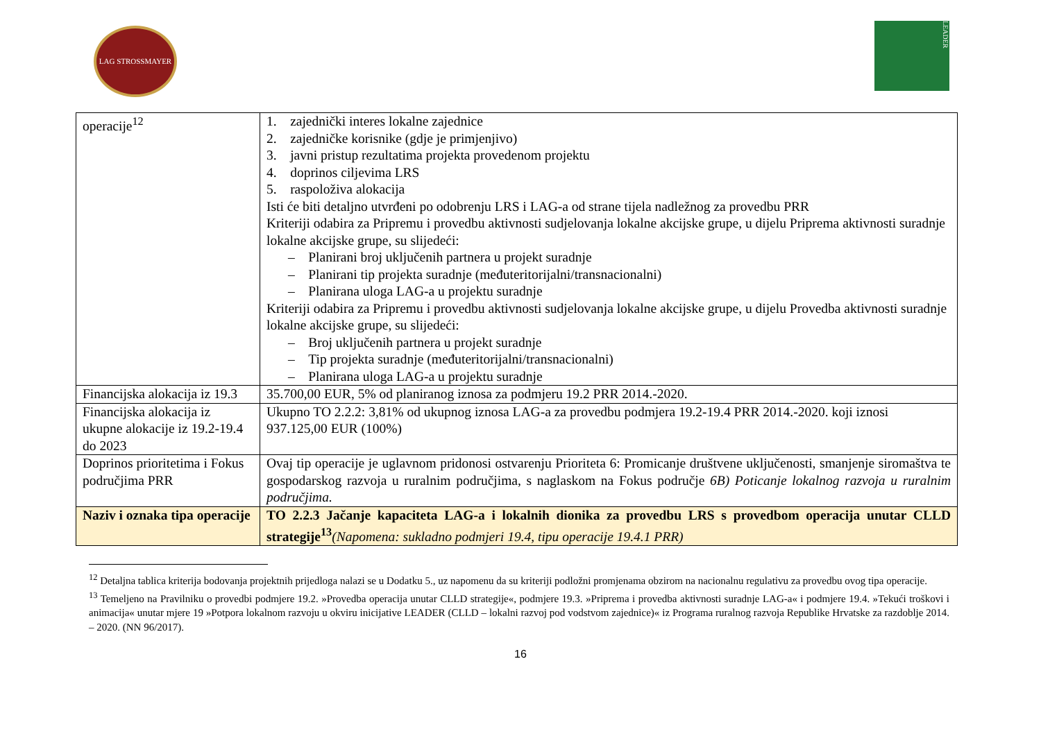LAG STROSSMAYER
LEADER
| operacije<sup>12</sup> | 1. zajednički interes lokalne zajednice 2. zajedničke korisnike (gdje je primjenjivo) 3. javni pristup rezultatima projekta provedenom projektu 4. doprinos ciljevima LRS 5. raspoloživa alokacija Isti će biti detaljno utvrđeni po odobrenju LRS i LAG-a od strane tijela nadležnog za provedbu PRR Kriteriji odabira za Pripremu i provedbu aktivnosti sudjelovanja lokalne akcijske grupe, u dijelu Priprema aktivnosti suradnje lokalne akcijske grupe, su slijedeći: – Planirani broj uključenih partnera u projekt suradnje – Planirani tip projekta suradnje (međuteritorijalni/transnacionalni) – Planirana uloga LAG-a u projektu suradnje Kriteriji odabira za Pripremu i provedbu aktivnosti sudjelovanja lokalne akcijske grupe, u dijelu Provedba aktivnosti suradnje lokalne akcijske grupe, su slijedeći: – Broj uključenih partnera u projekt suradnje – Tip projekta suradnje (međuteritorijalni/transnacionalni) – Planirana uloga LAG-a u projektu suradnje |
| Financijska alokacija iz 19.3 | 35.700,00 EUR, 5% od planiranog iznosa za podmjeru 19.2 PRR 2014.-2020. |
| Financijska alokacija iz ukupne alokacije iz 19.2-19.4 do 2023 | Ukupno TO 2.2.2: 3,81% od ukupnog iznosa LAG-a za provedbu podmjera 19.2-19.4 PRR 2014.-2020. koji iznosi 937.125,00 EUR (100%) |
| Doprinos prioritetima i Fokus područjima PRR | Ovaj tip operacije je uglavnom pridonosi ostvarenju Prioriteta 6: Promicanje društvene uključenosti, smanjenje siromaštva te gospodarskog razvoja u ruralnim područjima, s naglaskom na Fokus područje 6B) Poticanje lokalnog razvoja u ruralnim područjima. |
| Naziv i oznaka tipa operacije | TO 2.2.3 Jačanje kapaciteta LAG-a i lokalnih dionika za provedbu LRS s provedbom operacija unutar CLLD strategije<sup>13</sup> (Napomena: sukladno podmjeri 19.4, tipu operacije 19.4.1 PRR) |
<sup>12</sup> Detaljna tablica kriterija bodovanja projektnih prijedloga nalazi se u Dodatku 5., uz napomenu da su kriteriji podložni promjenama obzirom na nacionalnu regulativu za provedbu ovog tipa operacije.
<sup>13</sup> Temeljeno na Pravilniku o provedbi podmjere 19.2. »Provedba operacija unutar CLLD strategije«, podmjere 19.3. »Priprema i provedba aktivnosti suradnje LAG-a« i podmjere 19.4. »Tekući troškovi i animacija« unutar mjere 19 »Potpora lokalnom razvoju u okviru inicijative LEADER (CLLD – lokalni razvoj pod vodstvom zajednice)« iz Programa ruralnog razvoja Republike Hrvatske za razdoblje 2014. – 2020. (NN 96/2017).
16